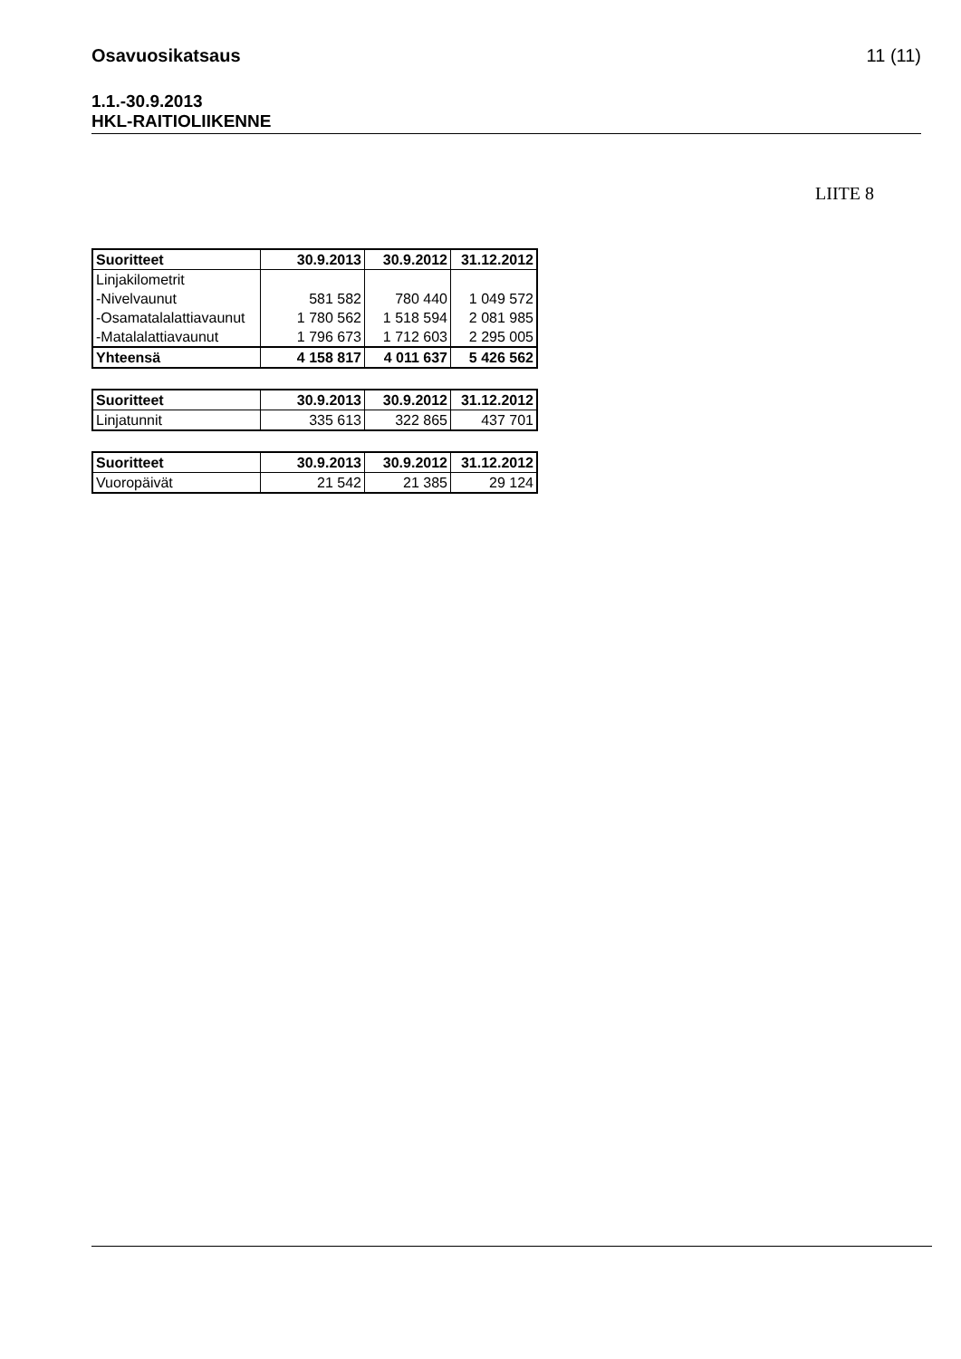Osavuosikatsaus 11 (11)
1.1.-30.9.2013
HKL-RAITIOLIIKENNE
LIITE 8
| Suoritteet | 30.9.2013 | 30.9.2012 | 31.12.2012 |
| --- | --- | --- | --- |
| Linjakilometrit | | | |
| -Nivelvaunut | 581 582 | 780 440 | 1 049 572 |
| -Osamatalalattiavaunut | 1 780 562 | 1 518 594 | 2 081 985 |
| -Matalalattiavaunut | 1 796 673 | 1 712 603 | 2 295 005 |
| Yhteensä | 4 158 817 | 4 011 637 | 5 426 562 |
| Suoritteet | 30.9.2013 | 30.9.2012 | 31.12.2012 |
| --- | --- | --- | --- |
| Linjatunnit | 335 613 | 322 865 | 437 701 |
| Suoritteet | 30.9.2013 | 30.9.2012 | 31.12.2012 |
| --- | --- | --- | --- |
| Vuoropäivät | 21 542 | 21 385 | 29 124 |